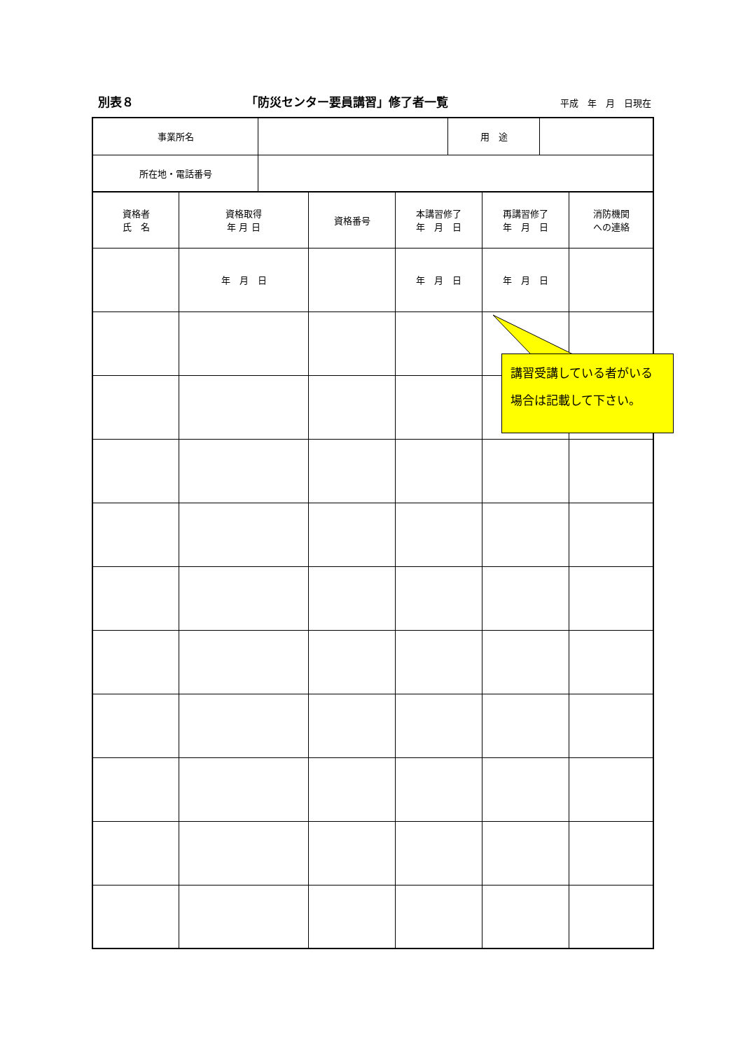別表８ 「防災センター要員講習」修了者一覧 平成　年　月　日現在
| 事業所名 | | 用 途 | |
| 所在地・電話番号 | | | |
| 資格者 氏 名 | 資格取得 年 月 日 | 資格番号 | 本講習修了 年 月 日 | 再講習修了 年 月 日 | 消防機関 への連絡 |
| | 年 月 日 | | 年 月 日 | 年 月 日 | |
講習受講している者がいる
場合は記載して下さい。